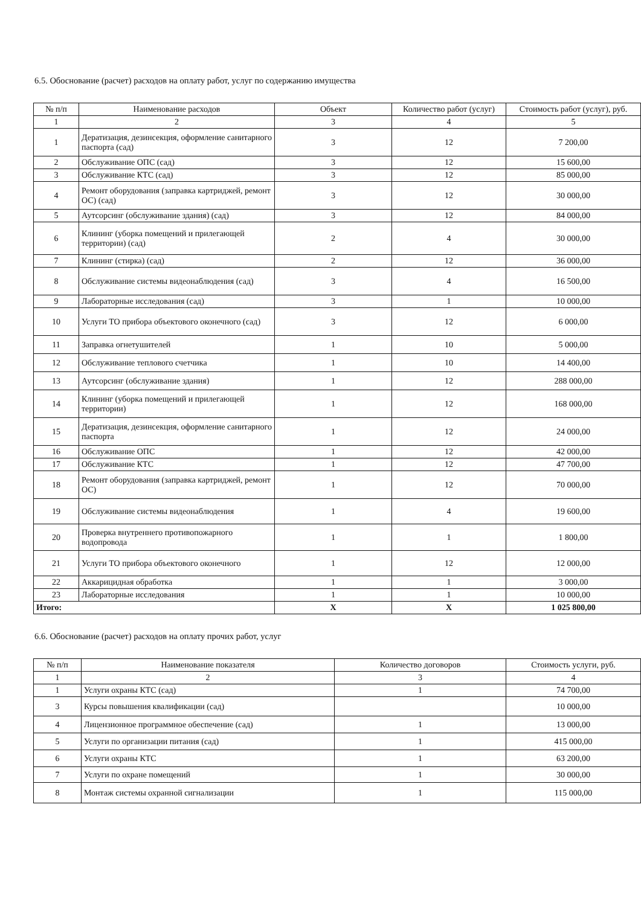6.5. Обоснование (расчет) расходов на оплату работ, услуг по содержанию имущества
| № п/п | Наименование расходов | Объект | Количество работ (услуг) | Стоимость работ (услуг), руб. |
| --- | --- | --- | --- | --- |
| 1 | 2 | 3 | 4 | 5 |
| 1 | Дератизация, дезинсекция, оформление санитарного паспорта (сад) | 3 | 12 | 7 200,00 |
| 2 | Обслуживание ОПС (сад) | 3 | 12 | 15 600,00 |
| 3 | Обслуживание КТС (сад) | 3 | 12 | 85 000,00 |
| 4 | Ремонт оборудования (заправка картриджей, ремонт ОС) (сад) | 3 | 12 | 30 000,00 |
| 5 | Аутсорсинг (обслуживание здания) (сад) | 3 | 12 | 84 000,00 |
| 6 | Клининг (уборка помещений и прилегающей территории) (сад) | 2 | 4 | 30 000,00 |
| 7 | Клининг (стирка) (сад) | 2 | 12 | 36 000,00 |
| 8 | Обслуживание системы видеонаблюдения (сад) | 3 | 4 | 16 500,00 |
| 9 | Лабораторные исследования (сад) | 3 | 1 | 10 000,00 |
| 10 | Услуги ТО прибора объектового оконечного (сад) | 3 | 12 | 6 000,00 |
| 11 | Заправка огнетушителей | 1 | 10 | 5 000,00 |
| 12 | Обслуживание теплового счетчика | 1 | 10 | 14 400,00 |
| 13 | Аутсорсинг (обслуживание здания) | 1 | 12 | 288 000,00 |
| 14 | Клининг (уборка помещений и прилегающей территории) | 1 | 12 | 168 000,00 |
| 15 | Дератизация, дезинсекция, оформление санитарного паспорта | 1 | 12 | 24 000,00 |
| 16 | Обслуживание ОПС | 1 | 12 | 42 000,00 |
| 17 | Обслуживание КТС | 1 | 12 | 47 700,00 |
| 18 | Ремонт оборудования (заправка картриджей, ремонт ОС) | 1 | 12 | 70 000,00 |
| 19 | Обслуживание системы видеонаблюдения | 1 | 4 | 19 600,00 |
| 20 | Проверка внутреннего противопожарного водопровода | 1 | 1 | 1 800,00 |
| 21 | Услуги ТО прибора объектового оконечного | 1 | 12 | 12 000,00 |
| 22 | Аккарицидная обработка | 1 | 1 | 3 000,00 |
| 23 | Лабораторные исследования | 1 | 1 | 10 000,00 |
| Итого: | | Х | Х | 1 025 800,00 |
6.6. Обоснование (расчет) расходов на оплату прочих работ, услуг
| № п/п | Наименование показателя | Количество договоров | Стоимость услуги, руб. |
| --- | --- | --- | --- |
| 1 | 2 | 3 | 4 |
| 1 | Услуги охраны КТС (сад) | 1 | 74 700,00 |
| 3 | Курсы повышения квалификации (сад) | | 10 000,00 |
| 4 | Лицензионное программное обеспечение (сад) | 1 | 13 000,00 |
| 5 | Услуги по организации питания (сад) | 1 | 415 000,00 |
| 6 | Услуги охраны КТС | 1 | 63 200,00 |
| 7 | Услуги по охране помещений | 1 | 30 000,00 |
| 8 | Монтаж системы охранной сигнализации | 1 | 115 000,00 |